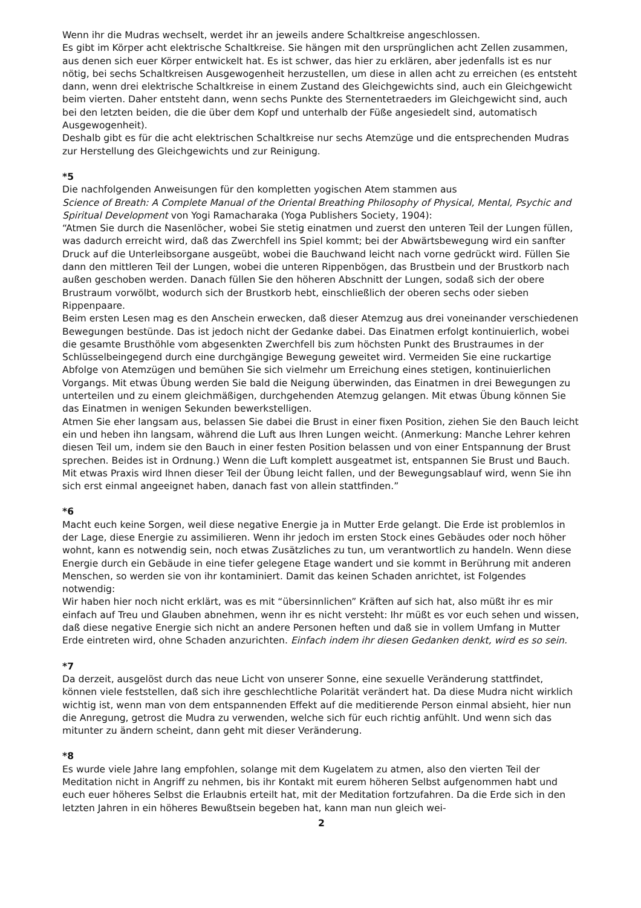Wenn ihr die Mudras wechselt, werdet ihr an jeweils andere Schaltkreise angeschlossen.
Es gibt im Körper acht elektrische Schaltkreise. Sie hängen mit den ursprünglichen acht Zellen zusammen, aus denen sich euer Körper entwickelt hat. Es ist schwer, das hier zu erklären, aber jedenfalls ist es nur nötig, bei sechs Schaltkreisen Ausgewogenheit herzustellen, um diese in allen acht zu erreichen (es entsteht dann, wenn drei elektrische Schaltkreise in einem Zustand des Gleichgewichts sind, auch ein Gleichgewicht beim vierten. Daher entsteht dann, wenn sechs Punkte des Sternentetraeders im Gleichgewicht sind, auch bei den letzten beiden, die die über dem Kopf und unterhalb der Füße angesiedelt sind, automatisch Ausgewogenheit).
Deshalb gibt es für die acht elektrischen Schaltkreise nur sechs Atemzüge und die entsprechenden Mudras zur Herstellung des Gleichgewichts und zur Reinigung.
*5
Die nachfolgenden Anweisungen für den kompletten yogischen Atem stammen aus
Science of Breath: A Complete Manual of the Oriental Breathing Philosophy of Physical, Mental, Psychic and Spiritual Development von Yogi Ramacharaka (Yoga Publishers Society, 1904):
“Atmen Sie durch die Nasenlöcher, wobei Sie stetig einatmen und zuerst den unteren Teil der Lungen füllen, was dadurch erreicht wird, daß das Zwerchfell ins Spiel kommt; bei der Abwärtsbewegung wird ein sanfter Druck auf die Unterleibsorgane ausgeübt, wobei die Bauchwand leicht nach vorne gedrückt wird. Füllen Sie dann den mittleren Teil der Lungen, wobei die unteren Rippenbögen, das Brustbein und der Brustkorb nach außen geschoben werden. Danach füllen Sie den höheren Abschnitt der Lungen, sodaß sich der obere Brustraum vorwölbt, wodurch sich der Brustkorb hebt, einschließlich der oberen sechs oder sieben Rippenpaare.
Beim ersten Lesen mag es den Anschein erwecken, daß dieser Atemzug aus drei voneinander verschiedenen Bewegungen bestünde. Das ist jedoch nicht der Gedanke dabei. Das Einatmen erfolgt kontinuierlich, wobei die gesamte Brusthöhle vom abgesenkten Zwerchfell bis zum höchsten Punkt des Brustraumes in der Schlüsselbeingegend durch eine durchgängige Bewegung geweitet wird. Vermeiden Sie eine ruckartige Abfolge von Atemzügen und bemühen Sie sich vielmehr um Erreichung eines stetigen, kontinuierlichen Vorgangs. Mit etwas Übung werden Sie bald die Neigung überwinden, das Einatmen in drei Bewegungen zu unterteilen und zu einem gleichmäßigen, durchgehenden Atemzug gelangen. Mit etwas Übung können Sie das Einatmen in wenigen Sekunden bewerkstelligen.
Atmen Sie eher langsam aus, belassen Sie dabei die Brust in einer fixen Position, ziehen Sie den Bauch leicht ein und heben ihn langsam, während die Luft aus Ihren Lungen weicht. (Anmerkung: Manche Lehrer kehren diesen Teil um, indem sie den Bauch in einer festen Position belassen und von einer Entspannung der Brust sprechen. Beides ist in Ordnung.) Wenn die Luft komplett ausgeatmet ist, entspannen Sie Brust und Bauch. Mit etwas Praxis wird Ihnen dieser Teil der Übung leicht fallen, und der Bewegungsablauf wird, wenn Sie ihn sich erst einmal angeeignet haben, danach fast von allein stattfinden.”
*6
Macht euch keine Sorgen, weil diese negative Energie ja in Mutter Erde gelangt. Die Erde ist problemlos in der Lage, diese Energie zu assimilieren. Wenn ihr jedoch im ersten Stock eines Gebäudes oder noch höher wohnt, kann es notwendig sein, noch etwas Zusätzliches zu tun, um verantwortlich zu handeln. Wenn diese Energie durch ein Gebäude in eine tiefer gelegene Etage wandert und sie kommt in Berührung mit anderen Menschen, so werden sie von ihr kontaminiert. Damit das keinen Schaden anrichtet, ist Folgendes notwendig:
Wir haben hier noch nicht erklärt, was es mit “übersinnlichen” Kräften auf sich hat, also müßt ihr es mir einfach auf Treu und Glauben abnehmen, wenn ihr es nicht versteht: Ihr müßt es vor euch sehen und wissen, daß diese negative Energie sich nicht an andere Personen heften und daß sie in vollem Umfang in Mutter Erde eintreten wird, ohne Schaden anzurichten. Einfach indem ihr diesen Gedanken denkt, wird es so sein.
*7
Da derzeit, ausgelöst durch das neue Licht von unserer Sonne, eine sexuelle Veränderung stattfindet, können viele feststellen, daß sich ihre geschlechtliche Polarität verändert hat. Da diese Mudra nicht wirklich wichtig ist, wenn man von dem entspannenden Effekt auf die meditierende Person einmal absieht, hier nun die Anregung, getrost die Mudra zu verwenden, welche sich für euch richtig anfühlt. Und wenn sich das mitunter zu ändern scheint, dann geht mit dieser Veränderung.
*8
Es wurde viele Jahre lang empfohlen, solange mit dem Kugelatem zu atmen, also den vierten Teil der Meditation nicht in Angriff zu nehmen, bis ihr Kontakt mit eurem höheren Selbst aufgenommen habt und euch euer höheres Selbst die Erlaubnis erteilt hat, mit der Meditation fortzufahren. Da die Erde sich in den letzten Jahren in ein höheres Bewußtsein begeben hat, kann man nun gleich wei-
2